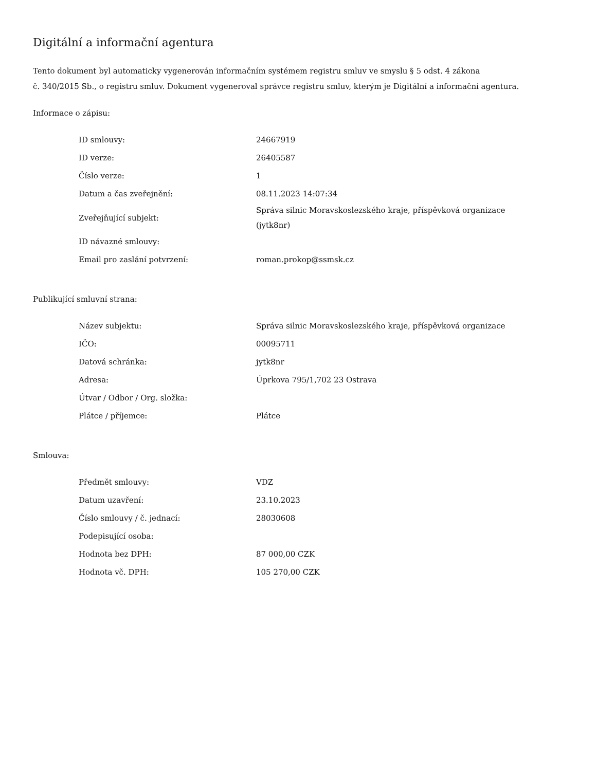Digitální a informační agentura
Tento dokument byl automaticky vygenerován informačním systémem registru smluv ve smyslu § 5 odst. 4 zákona
č. 340/2015 Sb., o registru smluv. Dokument vygeneroval správce registru smluv, kterým je Digitální a informační agentura.
Informace o zápisu:
| ID smlouvy: | 24667919 |
| ID verze: | 26405587 |
| Číslo verze: | 1 |
| Datum a čas zveřejnění: | 08.11.2023 14:07:34 |
| Zveřejňující subjekt: | Správa silnic Moravskoslezského kraje, příspěvková organizace (jytk8nr) |
| ID návazné smlouvy: | |
| Email pro zaslání potvrzení: | roman.prokop@ssmsk.cz |
Publikující smluvní strana:
| Název subjektu: | Správa silnic Moravskoslezského kraje, příspěvková organizace |
| IČO: | 00095711 |
| Datová schránka: | jytk8nr |
| Adresa: | Úprkova 795/1,702 23 Ostrava |
| Útvar / Odbor / Org. složka: | |
| Plátce / příjemce: | Plátce |
Smlouva:
| Předmět smlouvy: | VDZ |
| Datum uzavření: | 23.10.2023 |
| Číslo smlouvy / č. jednací: | 28030608 |
| Podepisující osoba: | |
| Hodnota bez DPH: | 87 000,00 CZK |
| Hodnota vč. DPH: | 105 270,00 CZK |